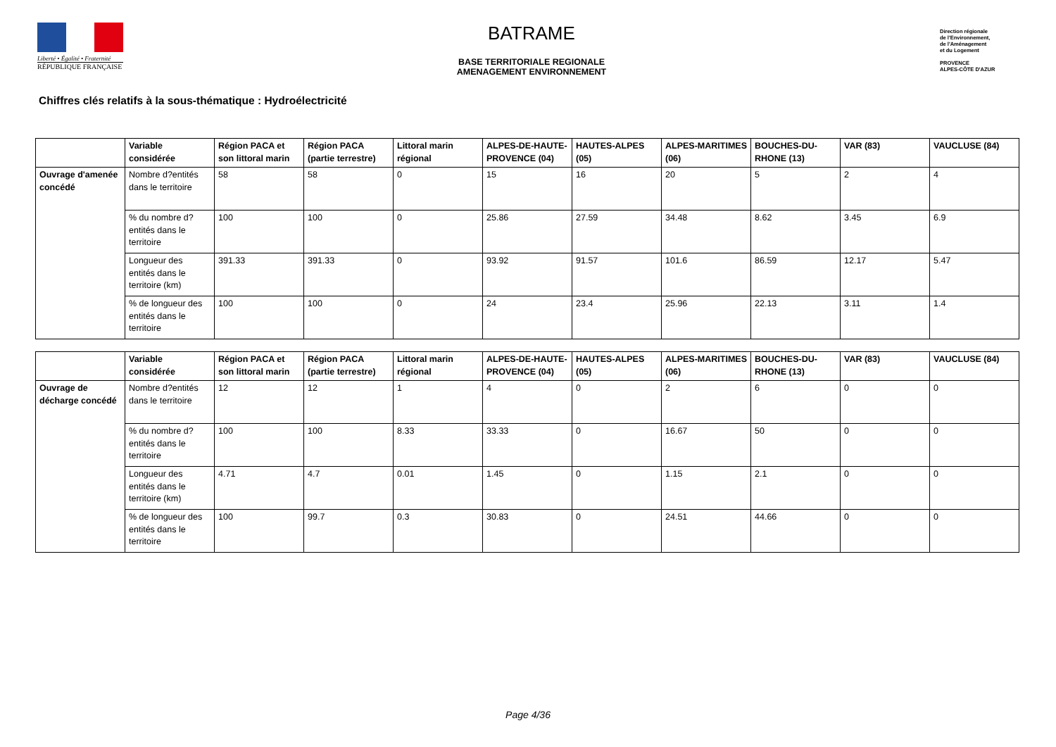Liberté • Égalité • Fraternité
RÉPUBLIQUE FRANÇAISE
BATRAME
BASE TERRITORIALE REGIONALE
AMENAGEMENT ENVIRONNEMENT
Direction régionale
de l'Environnement,
de l'Aménagement
et du Logement
PROVENCE
ALPES-CÔTE D'AZUR
Chiffres clés relatifs à la sous-thématique : Hydroélectricité
| | Variable considérée | Région PACA et son littoral marin | Région PACA (partie terrestre) | Littoral marin régional | ALPES-DE-HAUTE-PROVENCE (04) | HAUTES-ALPES (05) | ALPES-MARITIMES (06) | BOUCHES-DU-RHONE (13) | VAR (83) | VAUCLUSE (84) |
| --- | --- | --- | --- | --- | --- | --- | --- | --- | --- | --- |
| Ouvrage d'amenée concédé | Nombre d?entités dans le territoire | 58 | 58 | 0 | 15 | 16 | 20 | 5 | 2 | 4 |
| | % du nombre d?entités dans le territoire | 100 | 100 | 0 | 25.86 | 27.59 | 34.48 | 8.62 | 3.45 | 6.9 |
| | Longueur des entités dans le territoire (km) | 391.33 | 391.33 | 0 | 93.92 | 91.57 | 101.6 | 86.59 | 12.17 | 5.47 |
| | % de longueur des entités dans le territoire | 100 | 100 | 0 | 24 | 23.4 | 25.96 | 22.13 | 3.11 | 1.4 |
| | Variable considérée | Région PACA et son littoral marin | Région PACA (partie terrestre) | Littoral marin régional | ALPES-DE-HAUTE-PROVENCE (04) | HAUTES-ALPES (05) | ALPES-MARITIMES (06) | BOUCHES-DU-RHONE (13) | VAR (83) | VAUCLUSE (84) |
| --- | --- | --- | --- | --- | --- | --- | --- | --- | --- | --- |
| Ouvrage de décharge concédé | Nombre d?entités dans le territoire | 12 | 12 | 1 | 4 | 0 | 2 | 6 | 0 | 0 |
| | % du nombre d?entités dans le territoire | 100 | 100 | 8.33 | 33.33 | 0 | 16.67 | 50 | 0 | 0 |
| | Longueur des entités dans le territoire (km) | 4.71 | 4.7 | 0.01 | 1.45 | 0 | 1.15 | 2.1 | 0 | 0 |
| | % de longueur des entités dans le territoire | 100 | 99.7 | 0.3 | 30.83 | 0 | 24.51 | 44.66 | 0 | 0 |
Page 4/36